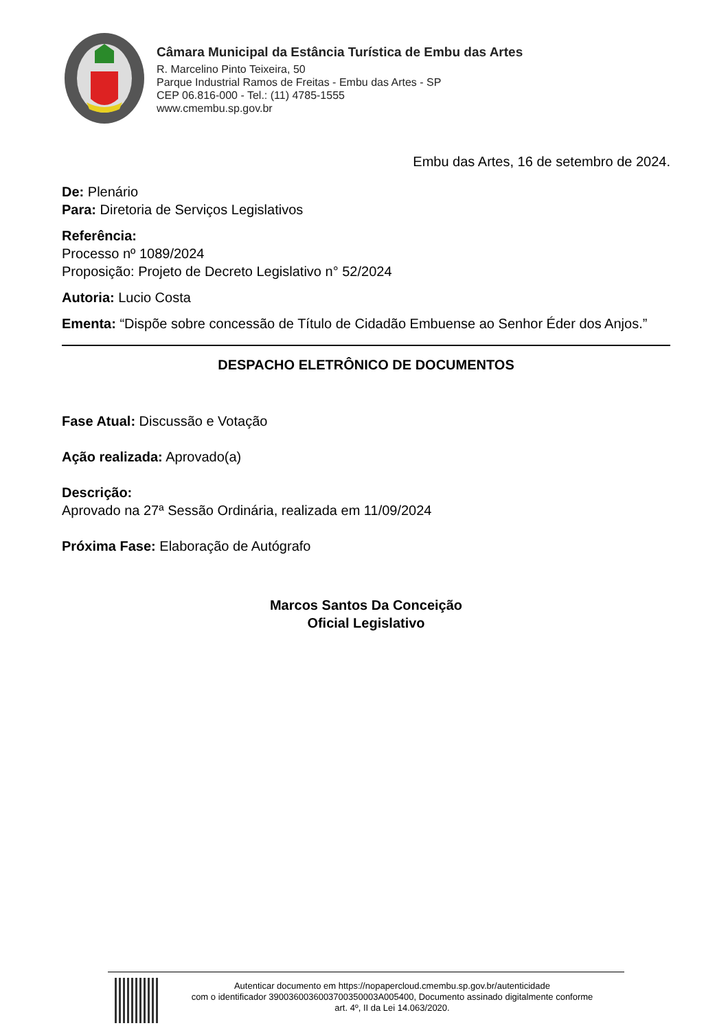Câmara Municipal da Estância Turística de Embu das Artes
R. Marcelino Pinto Teixeira, 50
Parque Industrial Ramos de Freitas - Embu das Artes - SP
CEP 06.816-000 - Tel.: (11) 4785-1555
www.cmembu.sp.gov.br
Embu das Artes, 16 de setembro de 2024.
De: Plenário
Para: Diretoria de Serviços Legislativos
Referência:
Processo nº 1089/2024
Proposição: Projeto de Decreto Legislativo n° 52/2024
Autoria: Lucio Costa
Ementa: “Dispõe sobre concessão de Título de Cidadão Embuense ao Senhor Éder dos Anjos.”
DESPACHO ELETRÔNICO DE DOCUMENTOS
Fase Atual: Discussão e Votação
Ação realizada: Aprovado(a)
Descrição:
Aprovado na 27ª Sessão Ordinária, realizada em 11/09/2024
Próxima Fase: Elaboração de Autógrafo
Marcos Santos Da Conceição
Oficial Legislativo
Autenticar documento em https://nopapercloud.cmembu.sp.gov.br/autenticidade
com o identificador 3900360036003700350003A005400, Documento assinado digitalmente conforme
art. 4º, II da Lei 14.063/2020.